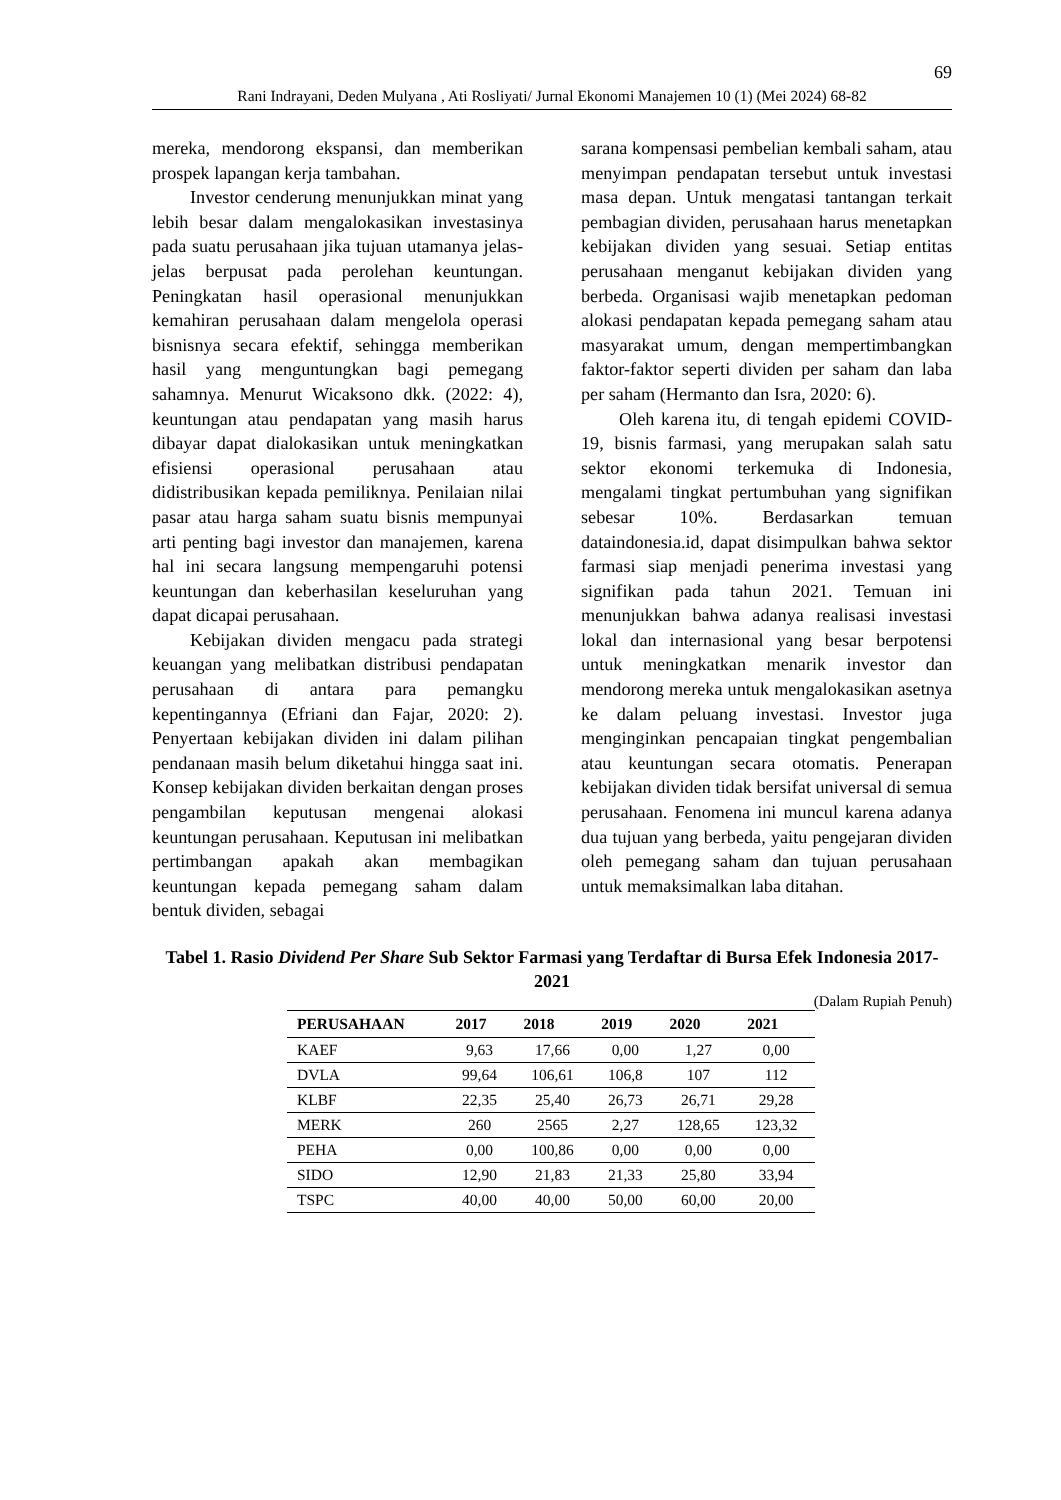69
Rani Indrayani, Deden Mulyana , Ati Rosliyati/ Jurnal Ekonomi Manajemen 10 (1) (Mei 2024) 68-82
mereka, mendorong ekspansi, dan memberikan prospek lapangan kerja tambahan.
Investor cenderung menunjukkan minat yang lebih besar dalam mengalokasikan investasinya pada suatu perusahaan jika tujuan utamanya jelas-jelas berpusat pada perolehan keuntungan. Peningkatan hasil operasional menunjukkan kemahiran perusahaan dalam mengelola operasi bisnisnya secara efektif, sehingga memberikan hasil yang menguntungkan bagi pemegang sahamnya. Menurut Wicaksono dkk. (2022: 4), keuntungan atau pendapatan yang masih harus dibayar dapat dialokasikan untuk meningkatkan efisiensi operasional perusahaan atau didistribusikan kepada pemiliknya. Penilaian nilai pasar atau harga saham suatu bisnis mempunyai arti penting bagi investor dan manajemen, karena hal ini secara langsung mempengaruhi potensi keuntungan dan keberhasilan keseluruhan yang dapat dicapai perusahaan.
Kebijakan dividen mengacu pada strategi keuangan yang melibatkan distribusi pendapatan perusahaan di antara para pemangku kepentingannya (Efriani dan Fajar, 2020: 2). Penyertaan kebijakan dividen ini dalam pilihan pendanaan masih belum diketahui hingga saat ini. Konsep kebijakan dividen berkaitan dengan proses pengambilan keputusan mengenai alokasi keuntungan perusahaan. Keputusan ini melibatkan pertimbangan apakah akan membagikan keuntungan kepada pemegang saham dalam bentuk dividen, sebagai
sarana kompensasi pembelian kembali saham, atau menyimpan pendapatan tersebut untuk investasi masa depan. Untuk mengatasi tantangan terkait pembagian dividen, perusahaan harus menetapkan kebijakan dividen yang sesuai. Setiap entitas perusahaan menganut kebijakan dividen yang berbeda. Organisasi wajib menetapkan pedoman alokasi pendapatan kepada pemegang saham atau masyarakat umum, dengan mempertimbangkan faktor-faktor seperti dividen per saham dan laba per saham (Hermanto dan Isra, 2020: 6).
Oleh karena itu, di tengah epidemi COVID-19, bisnis farmasi, yang merupakan salah satu sektor ekonomi terkemuka di Indonesia, mengalami tingkat pertumbuhan yang signifikan sebesar 10%. Berdasarkan temuan dataindonesia.id, dapat disimpulkan bahwa sektor farmasi siap menjadi penerima investasi yang signifikan pada tahun 2021. Temuan ini menunjukkan bahwa adanya realisasi investasi lokal dan internasional yang besar berpotensi untuk meningkatkan menarik investor dan mendorong mereka untuk mengalokasikan asetnya ke dalam peluang investasi. Investor juga menginginkan pencapaian tingkat pengembalian atau keuntungan secara otomatis. Penerapan kebijakan dividen tidak bersifat universal di semua perusahaan. Fenomena ini muncul karena adanya dua tujuan yang berbeda, yaitu pengejaran dividen oleh pemegang saham dan tujuan perusahaan untuk memaksimalkan laba ditahan.
Tabel 1. Rasio Dividend Per Share Sub Sektor Farmasi yang Terdaftar di Bursa Efek Indonesia 2017-2021
(Dalam Rupiah Penuh)
| PERUSAHAAN | 2017 | 2018 | 2019 | 2020 | 2021 |
| --- | --- | --- | --- | --- | --- |
| KAEF | 9,63 | 17,66 | 0,00 | 1,27 | 0,00 |
| DVLA | 99,64 | 106,61 | 106,8 | 107 | 112 |
| KLBF | 22,35 | 25,40 | 26,73 | 26,71 | 29,28 |
| MERK | 260 | 2565 | 2,27 | 128,65 | 123,32 |
| PEHA | 0,00 | 100,86 | 0,00 | 0,00 | 0,00 |
| SIDO | 12,90 | 21,83 | 21,33 | 25,80 | 33,94 |
| TSPC | 40,00 | 40,00 | 50,00 | 60,00 | 20,00 |